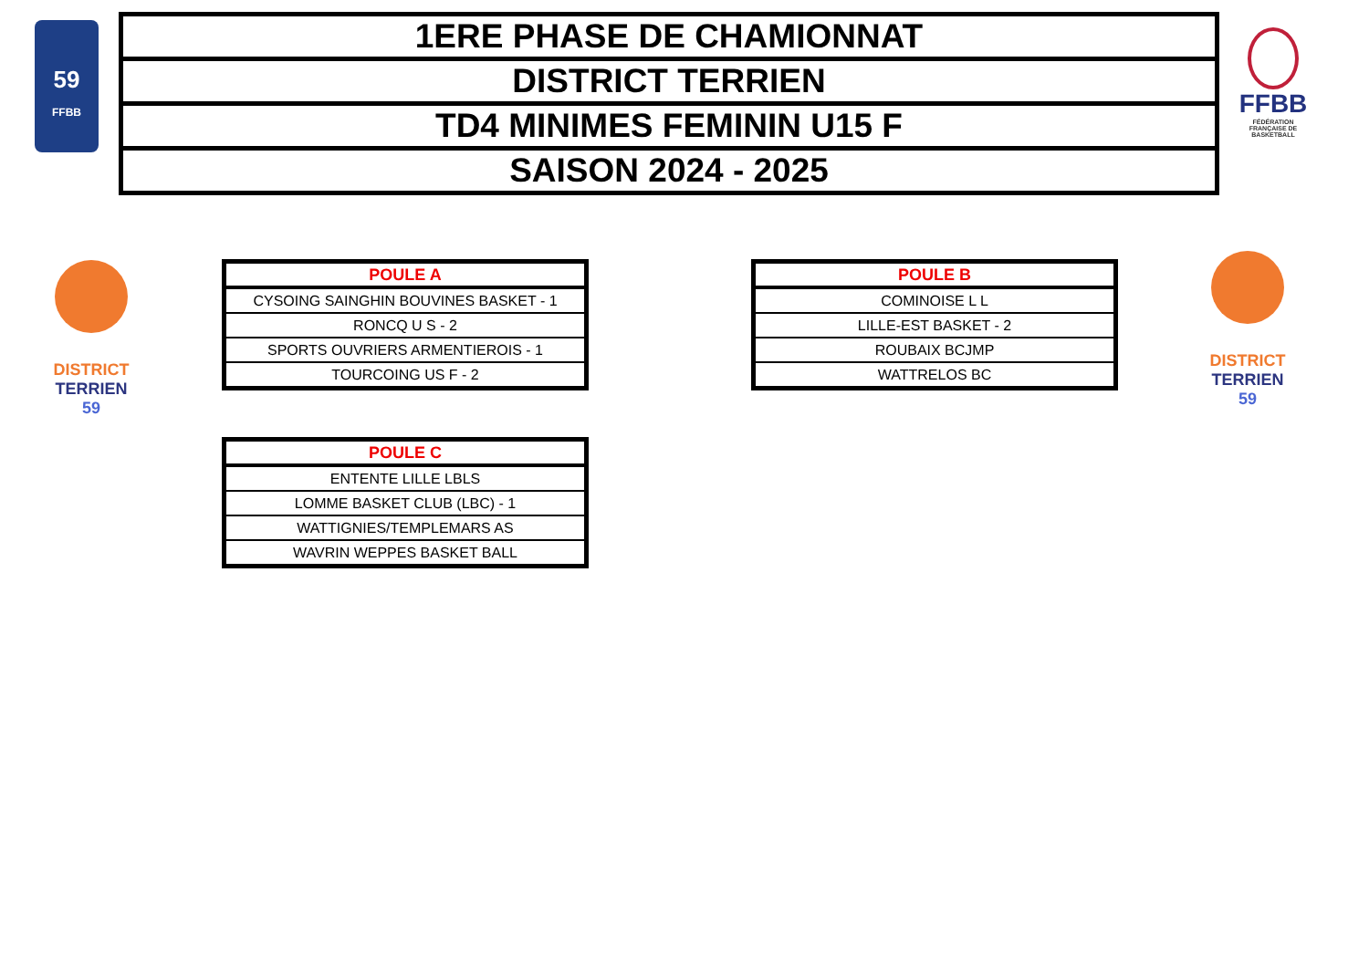59
FFBB
| 1ERE PHASE DE CHAMIONNAT |
| DISTRICT TERRIEN |
| TD4 MINIMES FEMININ U15 F |
| SAISON 2024 - 2025 |
FFBB
FÉDÉRATION FRANÇAISE DE BASKETBALL
DISTRICT TERRIEN
59
DISTRICT TERRIEN
59
| POULE A |
| --- |
| CYSOING SAINGHIN BOUVINES BASKET - 1 |
| RONCQ U S - 2 |
| SPORTS OUVRIERS ARMENTIEROIS - 1 |
| TOURCOING US F - 2 |
| POULE B |
| --- |
| COMINOISE L L |
| LILLE-EST BASKET - 2 |
| ROUBAIX BCJMP |
| WATTRELOS BC |
| POULE C |
| --- |
| ENTENTE LILLE LBLS |
| LOMME BASKET CLUB (LBC) - 1 |
| WATTIGNIES/TEMPLEMARS AS |
| WAVRIN WEPPES BASKET BALL |